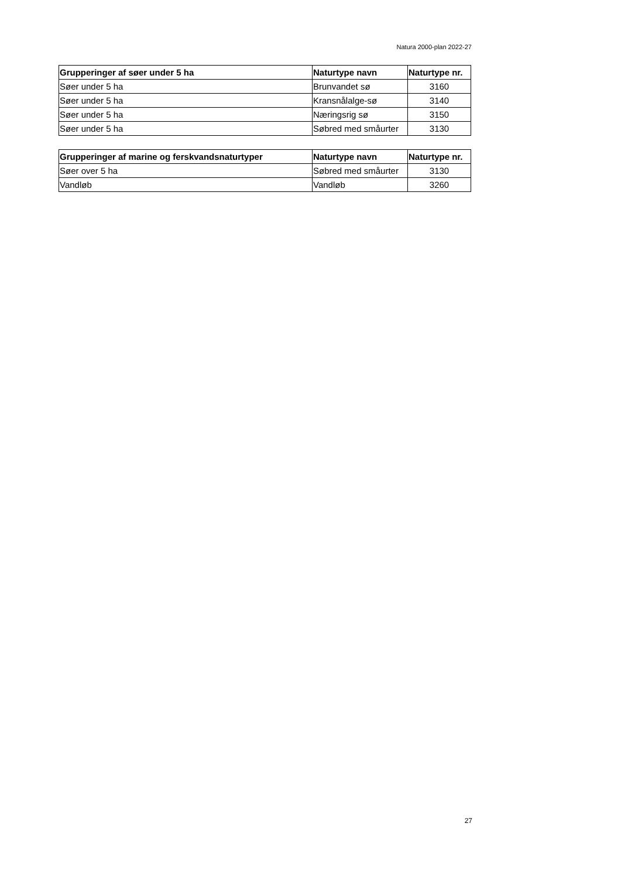Natura 2000-plan 2022-27
| Grupperinger af søer under 5 ha | Naturtype navn | Naturtype nr. |
| --- | --- | --- |
| Søer under 5 ha | Brunvandet sø | 3160 |
| Søer under 5 ha | Kransnålalge-sø | 3140 |
| Søer under 5 ha | Næringsrig sø | 3150 |
| Søer under 5 ha | Søbred med småurter | 3130 |
| Grupperinger af marine og ferskvandsnaturtyper | Naturtype navn | Naturtype nr. |
| --- | --- | --- |
| Søer over 5 ha | Søbred med småurter | 3130 |
| Vandløb | Vandløb | 3260 |
27